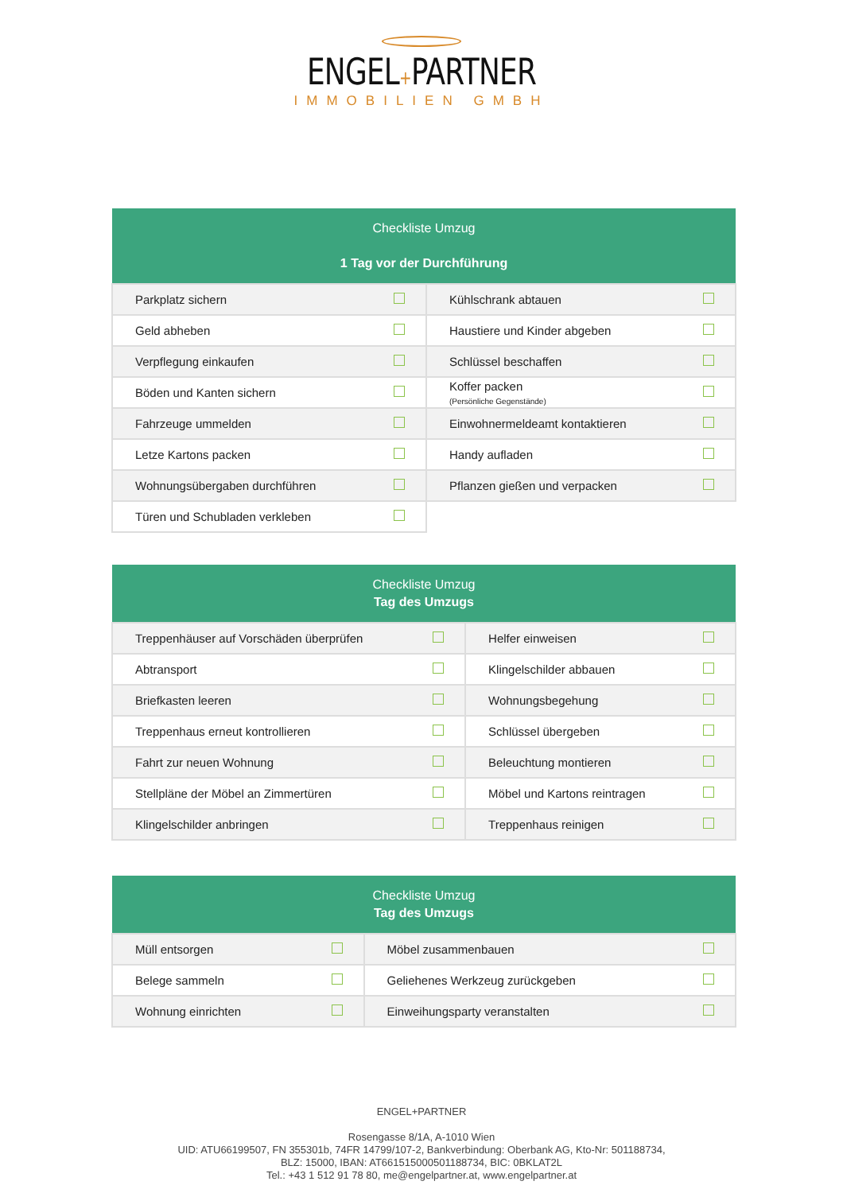ENGEL+PARTNER
IMMOBILIEN GMBH
| Checkliste Umzug 1 Tag vor der Durchführung | | | |
| --- | --- | --- | --- |
| Parkplatz sichern | | Kühlschrank abtauen | |
| Geld abheben | | Haustiere und Kinder abgeben | |
| Verpflegung einkaufen | | Schlüssel beschaffen | |
| Böden und Kanten sichern | | Koffer packen (Persönliche Gegenstände) | |
| Fahrzeuge ummelden | | Einwohnermeldeamt kontaktieren | |
| Letze Kartons packen | | Handy aufladen | |
| Wohnungsübergaben durchführen | | Pflanzen gießen und verpacken | |
| Türen und Schubladen verkleben | | | |
| Checkliste Umzug Tag des Umzugs | | | |
| --- | --- | --- | --- |
| Treppenhäuser auf Vorschäden überprüfen | | Helfer einweisen | |
| Abtransport | | Klingelschilder abbauen | |
| Briefkasten leeren | | Wohnungsbegehung | |
| Treppenhaus erneut kontrollieren | | Schlüssel übergeben | |
| Fahrt zur neuen Wohnung | | Beleuchtung montieren | |
| Stellpläne der Möbel an Zimmertüren | | Möbel und Kartons reintragen | |
| Klingelschilder anbringen | | Treppenhaus reinigen | |
| Checkliste Umzug Tag des Umzugs | | | |
| --- | --- | --- | --- |
| Müll entsorgen | | Möbel zusammenbauen | |
| Belege sammeln | | Geliehenes Werkzeug zurückgeben | |
| Wohnung einrichten | | Einweihungsparty veranstalten | |
ENGEL+PARTNER
Rosengasse 8/1A, A-1010 Wien
UID: ATU66199507, FN 355301b, 74FR 14799/107-2, Bankverbindung: Oberbank AG, Kto-Nr: 501188734,
BLZ: 15000, IBAN: AT661515000501188734, BIC: 0BKLAT2L
Tel.: +43 1 512 91 78 80, me@engelpartner.at, www.engelpartner.at